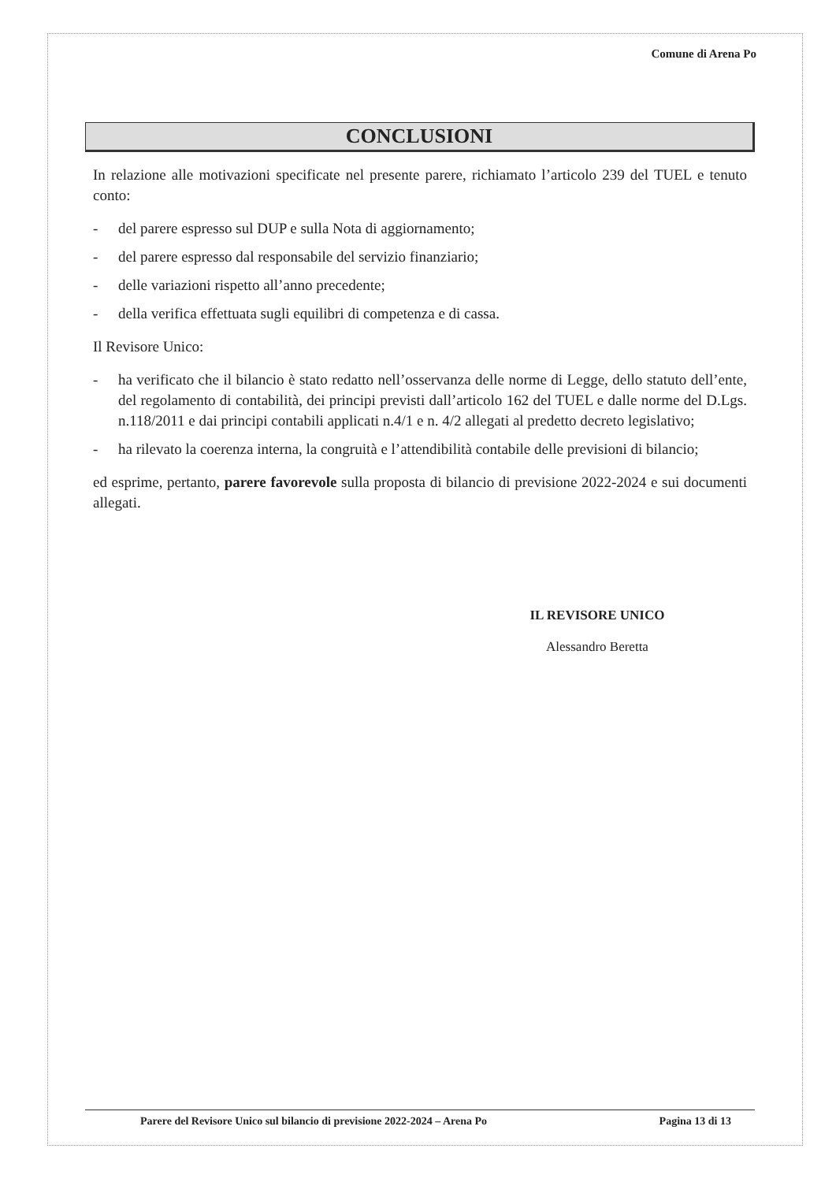Comune di Arena Po
CONCLUSIONI
In relazione alle motivazioni specificate nel presente parere, richiamato l’articolo 239 del TUEL e tenuto conto:
- del parere espresso sul DUP e sulla Nota di aggiornamento;
- del parere espresso dal responsabile del servizio finanziario;
- delle variazioni rispetto all’anno precedente;
- della verifica effettuata sugli equilibri di competenza e di cassa.
Il Revisore Unico:
- ha verificato che il bilancio è stato redatto nell’osservanza delle norme di Legge, dello statuto dell’ente, del regolamento di contabilità, dei principi previsti dall’articolo 162 del TUEL e dalle norme del D.Lgs. n.118/2011 e dai principi contabili applicati n.4/1 e n. 4/2 allegati al predetto decreto legislativo;
- ha rilevato la coerenza interna, la congruità e l’attendibilità contabile delle previsioni di bilancio;
ed esprime, pertanto, parere favorevole sulla proposta di bilancio di previsione 2022-2024 e sui documenti allegati.
IL REVISORE UNICO
Alessandro Beretta
Parere del Revisore Unico sul bilancio di previsione 2022-2024 – Arena Po Pagina 13 di 13